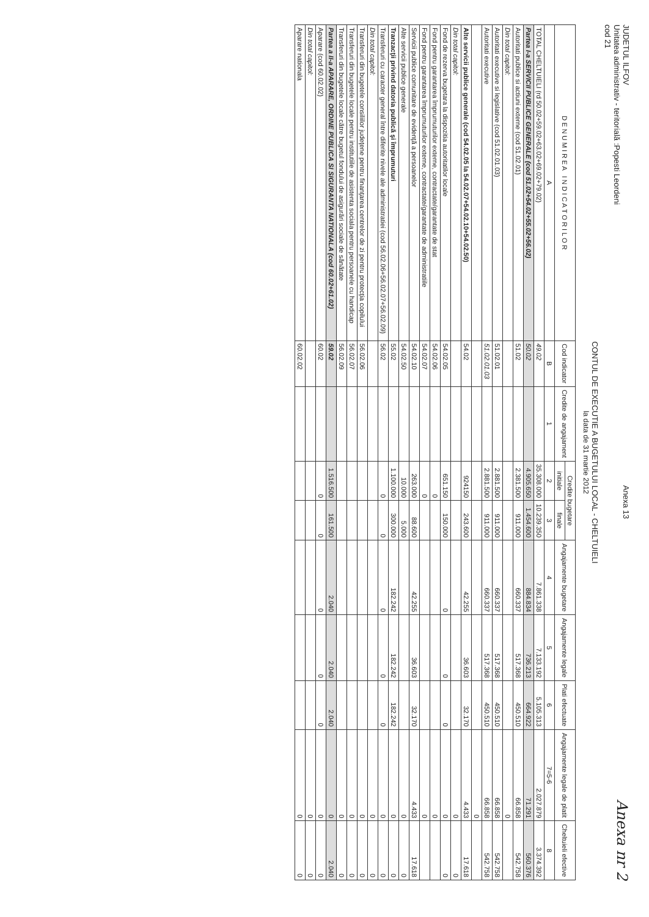JUDETUL ILFOV
Unitatea administrativ - teritorială :Popesti Leordeni
cod 21
Anexa 13
Anexa nr 2
CONTUL DE EXECUTIE A BUGETULUI LOCAL - CHELTUIELI
la data de 31 martie 2012
| D E N U M I R E A I N D I C A T O R I L O R | Cod indicator | Credite de angajament | Credite bugetare | | Angajamente bugetare | Angajamente legale | Plati efectuate | Angajamente legale de platit | Cheltuieli efective |
| --- | --- | --- | --- | --- | --- | --- | --- | --- | --- |
| | | | initiale | finale | | | | | |
| A | B | 1 | 2 | 3 | 4 | 5 | 6 | 7=5-6 | 8 |
| TOTAL CHELTUIELI (rd 50.02+59.02+63.02+69.02+79.02) | 49.02 | | 35.308.000 | 10.239.350 | 7.861.338 | 7.133.192 | 5.105.313 | 2.027.879 | 3.374.392 |
| Partea I-a SERVICII PUBLICE GENERALE (cod 51.02+54.02+55.02+56.02) | 50.02 | | 4.905.650 | 1.454.600 | 884.834 | 736.213 | 664.922 | 71.291 | 560.376 |
| Autoritati publice si actiuni externe (cod 51.02.01) | 51.02 | | 2.381.500 | 911.000 | 660.337 | 517.368 | 450.510 | 66.858 | 542.758 |
| Din total capitol: | | | | | | | | 0 | |
| Autoritati executive si legislative (cod 51.02.01.03) | 51.02.01 | | 2.881.500 | 911.000 | 660.337 | 517.368 | 450.510 | 66.858 | 542.758 |
| Autoritati executive | 51.02.01.03 | | 2.881.500 | 911.000 | 660.337 | 517.368 | 450.510 | 66.858 | 542.758 |
| | | | | | | | | 0 | |
| Alte servicii publice generale (cod 54.02.05 la 54.02.07+54.02.10+54.02.50) | 54.02 | | 924150 | 243.600 | 42.255 | 36.603 | 32.170 | 4.433 | 17.618 |
| Din total capitol: | | | | | | | | 0 | 0 |
| Fond de rezerva bugetara la dispozitia autoritatilor locale | 54.02.05 | | 651.150 | 150.000 | 0 | 0 | 0 | 0 | 0 |
| Fond pentru garantarea împrumuturilor externe, contractate/garantate de stat | 54.02.06 | | 0 | | | | | 0 | |
| Fond pentru garantarea împrumuturilor externe, contractate/garantate de administratiile | 54.02.07 | | 0 | | | | | 0 | |
| Servicii publice comunitare de evidenţă a persoanelor | 54.02.10 | | 263.000 | 88.600 | 42.255 | 36.603 | 32.170 | 4.433 | 17.618 |
| Alte servicii publice generale | 54.02.50 | | 10.000 | 5.000 | | | | 0 | 0 |
| Tranzacţii privind datoria publică şi împrumuturi | 55.02 | | 1.100.000 | 300.000 | 182.242 | 182.242 | 182.242 | 0 | 0 |
| Transferuri cu caracter general între diferite nivele ale administratiei (cod 56.02.06+56.02.07+56.02.09) | 56.02 | | 0 | 0 | 0 | 0 | 0 | 0 | 0 |
| Din total capitol: | | | | | | | | 0 | 0 |
| Transferuri din bugetele consiliilor judeţene pentru finanţarea centrelor de zi pentru protecţia copilului | 56.02.06 | | | | | | | 0 | 0 |
| Transferuri din bugetele locale pentru institutiile de asistenta sociala pentru persoanele cu handicap | 56.02.07 | | | | | | | 0 | 0 |
| Transferuri din bugetele locale către bugetul fondului de asigurări sociale de sănătate | 56.02.09 | | | | | | | 0 | 0 |
| Partea a II-a APARARE, ORDINE PUBLICA SI SIGURANTA NATIONALA (cod 60.02+61.02) | 59.02 | | 1.516.500 | 161.500 | 2.040 | 2.040 | 2.040 | 0 | 2.040 |
| Aparare (cod 60.02.02) | 60.02 | | 0 | 0 | 0 | 0 | 0 | 0 | 0 |
| Din total capitol: | | | | | | | | 0 | 0 |
| Aparare nationala | 60.02.02 | | | | | | | 0 | 0 |